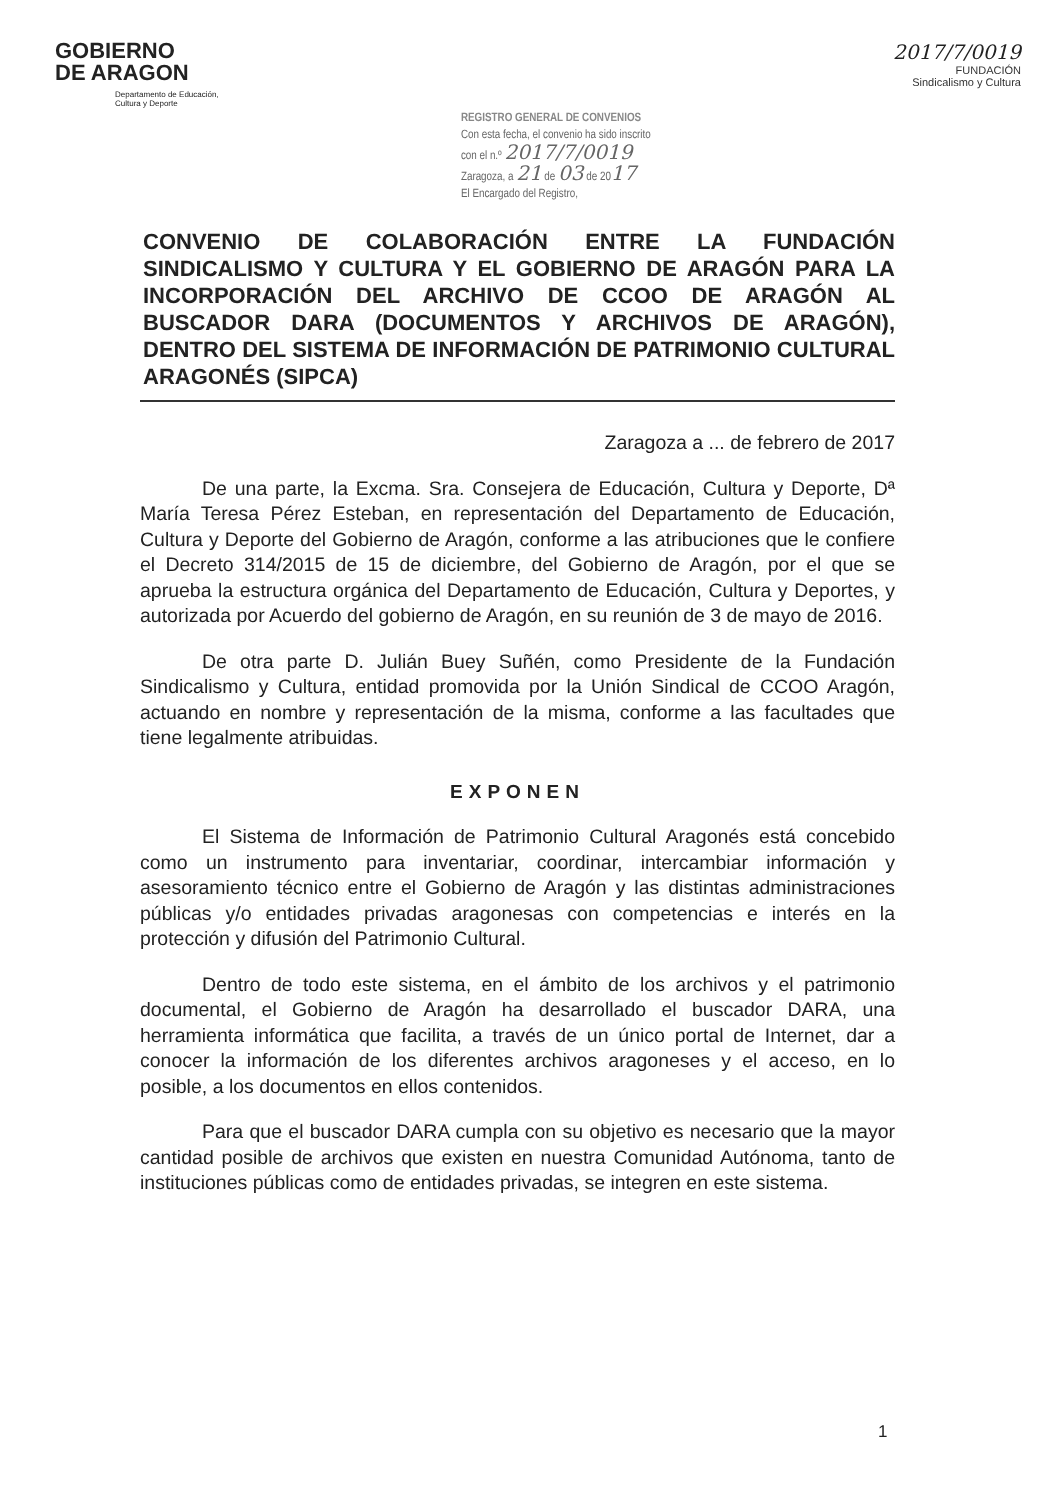GOBIERNO
DE ARAGON
Departamento de Educación,
Cultura y Deporte
REGISTRO GENERAL DE CONVENIOS
Con esta fecha, el convenio ha sido inscrito
con el n.º 2017/7/0019
Zaragoza, a 21 de 03 de 2017
El Encargado del Registro,
2017/7/0019
FUNDACIÓN
Sindicalismo y Cultura
CONVENIO DE COLABORACIÓN ENTRE LA FUNDACIÓN SINDICALISMO Y CULTURA Y EL GOBIERNO DE ARAGÓN PARA LA INCORPORACIÓN DEL ARCHIVO DE CCOO DE ARAGÓN AL BUSCADOR DARA (DOCUMENTOS Y ARCHIVOS DE ARAGÓN), DENTRO DEL SISTEMA DE INFORMACIÓN DE PATRIMONIO CULTURAL ARAGONÉS (SIPCA)
Zaragoza a ... de febrero de 2017
De una parte, la Excma. Sra. Consejera de Educación, Cultura y Deporte, Dª María Teresa Pérez Esteban, en representación del Departamento de Educación, Cultura y Deporte del Gobierno de Aragón, conforme a las atribuciones que le confiere el Decreto 314/2015 de 15 de diciembre, del Gobierno de Aragón, por el que se aprueba la estructura orgánica del Departamento de Educación, Cultura y Deportes, y autorizada por Acuerdo del gobierno de Aragón, en su reunión de 3 de mayo de 2016.
De otra parte D. Julián Buey Suñén, como Presidente de la Fundación Sindicalismo y Cultura, entidad promovida por la Unión Sindical de CCOO Aragón, actuando en nombre y representación de la misma, conforme a las facultades que tiene legalmente atribuidas.
EXPONEN
El Sistema de Información de Patrimonio Cultural Aragonés está concebido como un instrumento para inventariar, coordinar, intercambiar información y asesoramiento técnico entre el Gobierno de Aragón y las distintas administraciones públicas y/o entidades privadas aragonesas con competencias e interés en la protección y difusión del Patrimonio Cultural.
Dentro de todo este sistema, en el ámbito de los archivos y el patrimonio documental, el Gobierno de Aragón ha desarrollado el buscador DARA, una herramienta informática que facilita, a través de un único portal de Internet, dar a conocer la información de los diferentes archivos aragoneses y el acceso, en lo posible, a los documentos en ellos contenidos.
Para que el buscador DARA cumpla con su objetivo es necesario que la mayor cantidad posible de archivos que existen en nuestra Comunidad Autónoma, tanto de instituciones públicas como de entidades privadas, se integren en este sistema.
1